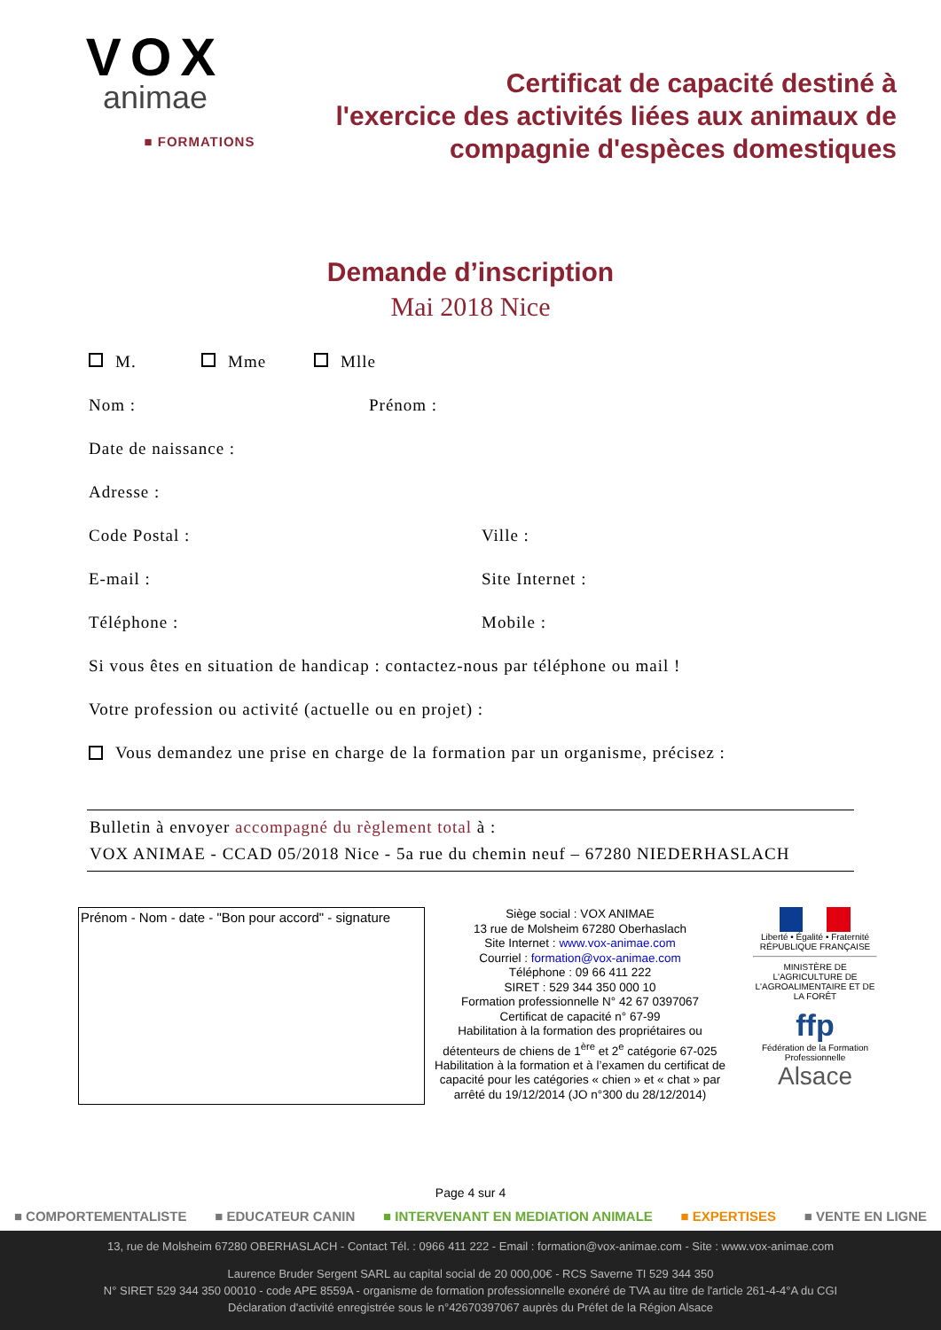VOX
animae
■ FORMATIONS
Certificat de capacité destiné à
l'exercice des activités liées aux animaux de
compagnie d'espèces domestiques
Demande d’inscription
Mai 2018 Nice
M. Mme Mlle
Nom : Prénom :
Date de naissance :
Adresse :
Code Postal : Ville :
E-mail : Site Internet :
Téléphone : Mobile :
Si vous êtes en situation de handicap : contactez-nous par téléphone ou mail !
Votre profession ou activité (actuelle ou en projet) :
Vous demandez une prise en charge de la formation par un organisme, précisez :
Bulletin à envoyer accompagné du règlement total à :
VOX ANIMAE - CCAD 05/2018 Nice - 5a rue du chemin neuf – 67280 NIEDERHASLACH
Prénom - Nom - date - "Bon pour accord" - signature
Siège social : VOX ANIMAE
13 rue de Molsheim 67280 Oberhaslach
Site Internet : www.vox-animae.com
Courriel : formation@vox-animae.com
Téléphone : 09 66 411 222
SIRET : 529 344 350 000 10
Formation professionnelle N° 42 67 0397067
Certificat de capacité n° 67-99
Habilitation à la formation des propriétaires ou détenteurs de chiens de 1<sup>ère</sup> et 2<sup>e</sup> catégorie 67-025
Habilitation à la formation et à l’examen du certificat de capacité pour les catégories « chien » et « chat » par arrêté du 19/12/2014 (JO n°300 du 28/12/2014)
Liberté • Égalité • Fraternité
RÉPUBLIQUE FRANÇAISE
MINISTÈRE DE L'AGRICULTURE DE L'AGROALIMENTAIRE ET DE LA FORÊT
ffp
Fédération de la Formation Professionnelle
Alsace
Page 4 sur 4
■ COMPORTEMENTALISTE ■ EDUCATEUR CANIN ■ INTERVENANT EN MEDIATION ANIMALE ■ EXPERTISES ■ VENTE EN LIGNE
13, rue de Molsheim 67280 OBERHASLACH - Contact Tél. : 0966 411 222 - Email : formation@vox-animae.com - Site : www.vox-animae.com
Laurence Bruder Sergent SARL au capital social de 20 000,00€ - RCS Saverne TI 529 344 350
N° SIRET 529 344 350 00010 - code APE 8559A - organisme de formation professionnelle exonéré de TVA au titre de l'article 261-4-4°A du CGI
Déclaration d'activité enregistrée sous le n°42670397067 auprès du Préfet de la Région Alsace